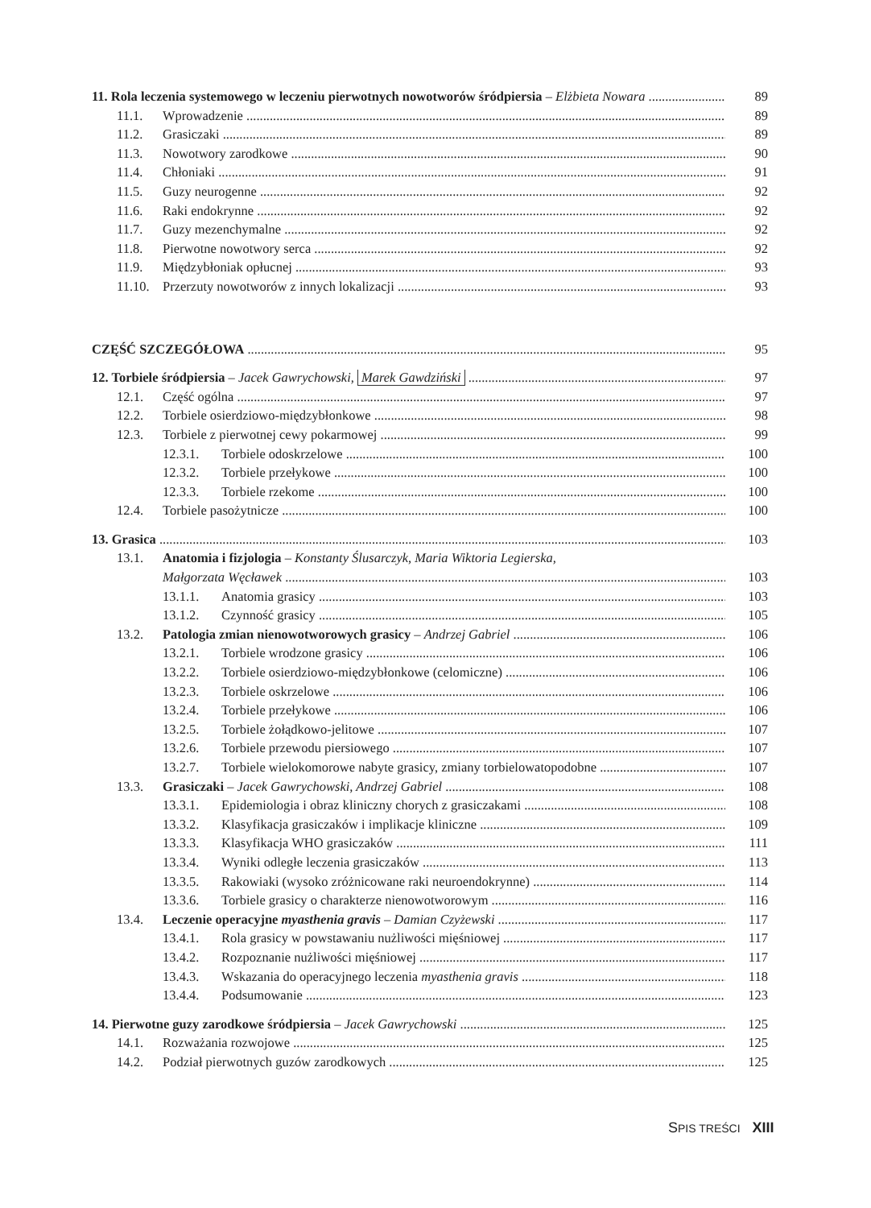11. Rola leczenia systemowego w leczeniu pierwotnych nowotworów śródpiersia – Elżbieta Nowara 89
11.1. Wprowadzenie 89
11.2. Grasiczaki 89
11.3. Nowotwory zarodkowe 90
11.4. Chłoniaki 91
11.5. Guzy neurogenne 92
11.6. Raki endokrynne 92
11.7. Guzy mezenchymalne 92
11.8. Pierwotne nowotwory serca 92
11.9. Międzybłoniak opłucnej 93
11.10. Przerzuty nowotworów z innych lokalizacji 93
CZĘŚĆ SZCZEGÓŁOWA 95
12. Torbiele śródpiersia – Jacek Gawrychowski, Marek Gawdziński 97
12.1. Część ogólna 97
12.2. Torbiele osierdziowo-międzybłonkowe 98
12.3. Torbiele z pierwotnej cewy pokarmowej 99
12.3.1. Torbiele odoskrzelowe 100
12.3.2. Torbiele przełykowe 100
12.3.3. Torbiele rzekome 100
12.4. Torbiele pasożytnicze 100
13. Grasica 103
13.1. Anatomia i fizjologia – Konstanty Ślusarczyk, Maria Wiktoria Legierska,
Małgorzata Węcławek 103
13.1.1. Anatomia grasicy 103
13.1.2. Czynność grasicy 105
13.2. Patologia zmian nienowotworowych grasicy – Andrzej Gabriel 106
13.2.1. Torbiele wrodzone grasicy 106
13.2.2. Torbiele osierdziowo-międzybłonkowe (celomiczne) 106
13.2.3. Torbiele oskrzelowe 106
13.2.4. Torbiele przełykowe 106
13.2.5. Torbiele żołądkowo-jelitowe 107
13.2.6. Torbiele przewodu piersiowego 107
13.2.7. Torbiele wielokomorowe nabyte grasicy, zmiany torbielowatopodobne 107
13.3. Grasiczaki – Jacek Gawrychowski, Andrzej Gabriel 108
13.3.1. Epidemiologia i obraz kliniczny chorych z grasiczakami 108
13.3.2. Klasyfikacja grasiczaków i implikacje kliniczne 109
13.3.3. Klasyfikacja WHO grasiczaków 111
13.3.4. Wyniki odległe leczenia grasiczaków 113
13.3.5. Rakowiaki (wysoko zróżnicowane raki neuroendokrynne) 114
13.3.6. Torbiele grasicy o charakterze nienowotworowym 116
13.4. Leczenie operacyjne myasthenia gravis – Damian Czyżewski 117
13.4.1. Rola grasicy w powstawaniu nużliwości mięśniowej 117
13.4.2. Rozpoznanie nużliwości mięśniowej 117
13.4.3. Wskazania do operacyjnego leczenia myasthenia gravis 118
13.4.4. Podsumowanie 123
14. Pierwotne guzy zarodkowe śródpiersia – Jacek Gawrychowski 125
14.1. Rozważania rozwojowe 125
14.2. Podział pierwotnych guzów zarodkowych 125
SPIS TREŚCI XIII